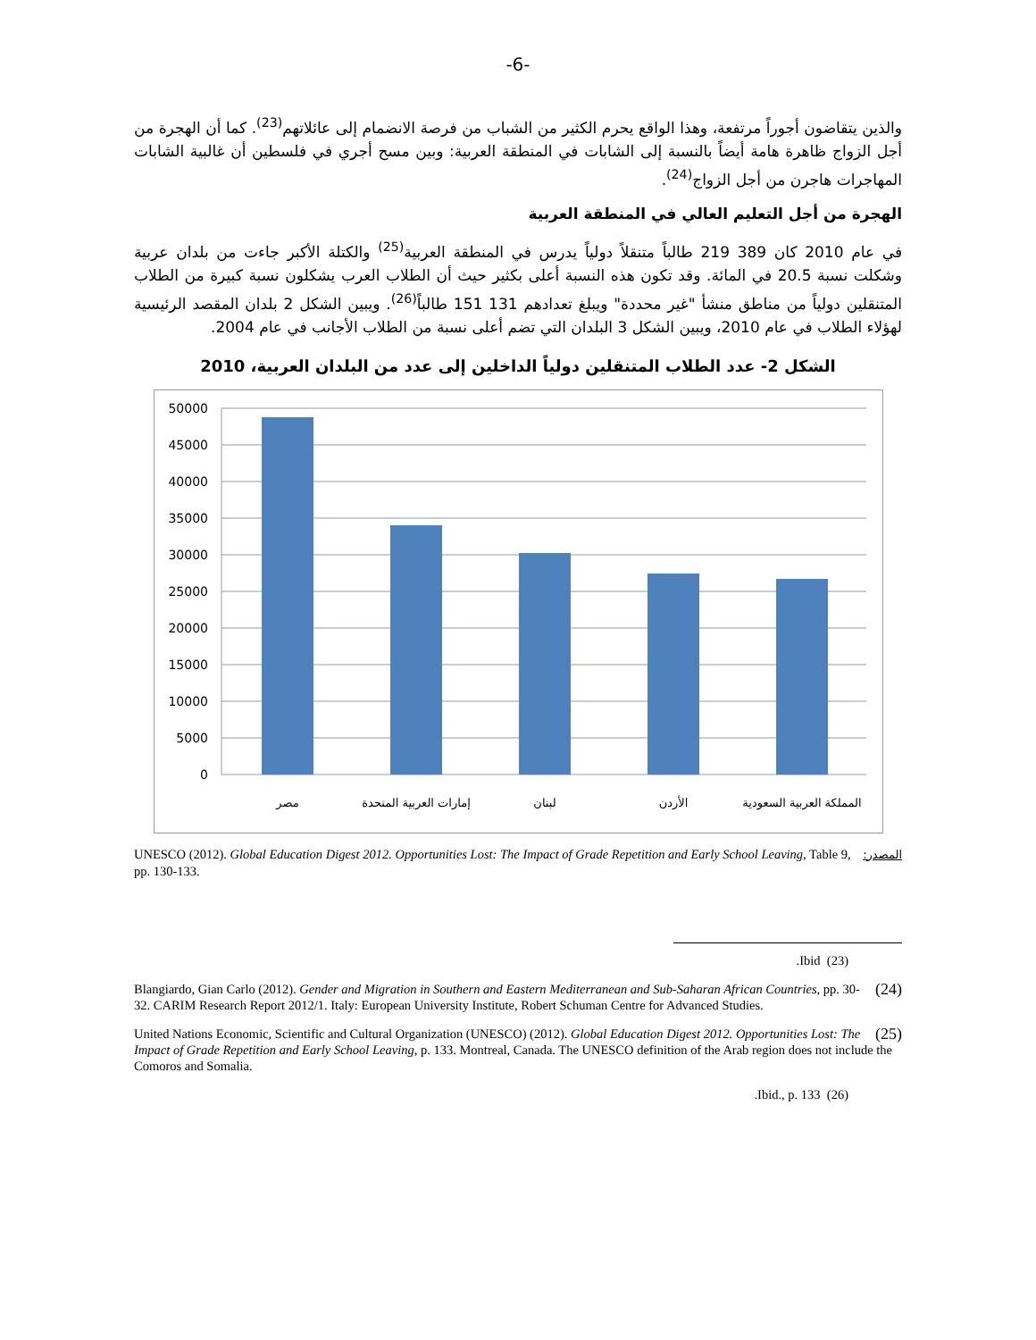-6-
والذين يتقاضون أجوراً مرتفعة، وهذا الواقع يحرم الكثير من الشباب من فرصة الانضمام إلى عائلاتهم<sup>(23)</sup>. كما أن الهجرة من أجل الزواج ظاهرة هامة أيضاً بالنسبة إلى الشابات في المنطقة العربية: وبين مسح أجري في فلسطين أن غالبية الشابات المهاجرات هاجرن من أجل الزواج<sup>(24)</sup>.
الهجرة من أجل التعليم العالي في المنطقة العربية
في عام 2010 كان 389 219 طالباً متنقلاً دولياً يدرس في المنطقة العربية<sup>(25)</sup> والكتلة الأكبر جاءت من بلدان عربية وشكلت نسبة 20.5 في المائة. وقد تكون هذه النسبة أعلى بكثير حيث أن الطلاب العرب يشكلون نسبة كبيرة من الطلاب المتنقلين دولياً من مناطق منشأ "غير محددة" ويبلغ تعدادهم 131 151 طالباً<sup>(26)</sup>. ويبين الشكل 2 بلدان المقصد الرئيسية لهؤلاء الطلاب في عام 2010، ويبين الشكل 3 البلدان التي تضم أعلى نسبة من الطلاب الأجانب في عام 2004.
الشكل 2- عدد الطلاب المتنقلين دولياً الداخلين إلى عدد من البلدان العربية، 2010
50000
45000
40000
35000
30000
25000
20000
15000
10000
5000
0
مصر
إمارات العربية المتحدة
لبنان
الأردن
المملكة العربية السعودية
المصدر: UNESCO (2012). Global Education Digest 2012. Opportunities Lost: The Impact of Grade Repetition and Early School Leaving, Table 9, pp. 130-133.
.Ibid (23)
(24) Blangiardo, Gian Carlo (2012). Gender and Migration in Southern and Eastern Mediterranean and Sub-Saharan African Countries, pp. 30-32. CARIM Research Report 2012/1. Italy: European University Institute, Robert Schuman Centre for Advanced Studies.
(25) United Nations Economic, Scientific and Cultural Organization (UNESCO) (2012). Global Education Digest 2012. Opportunities Lost: The Impact of Grade Repetition and Early School Leaving, p. 133. Montreal, Canada. The UNESCO definition of the Arab region does not include the Comoros and Somalia.
.Ibid., p. 133 (26)